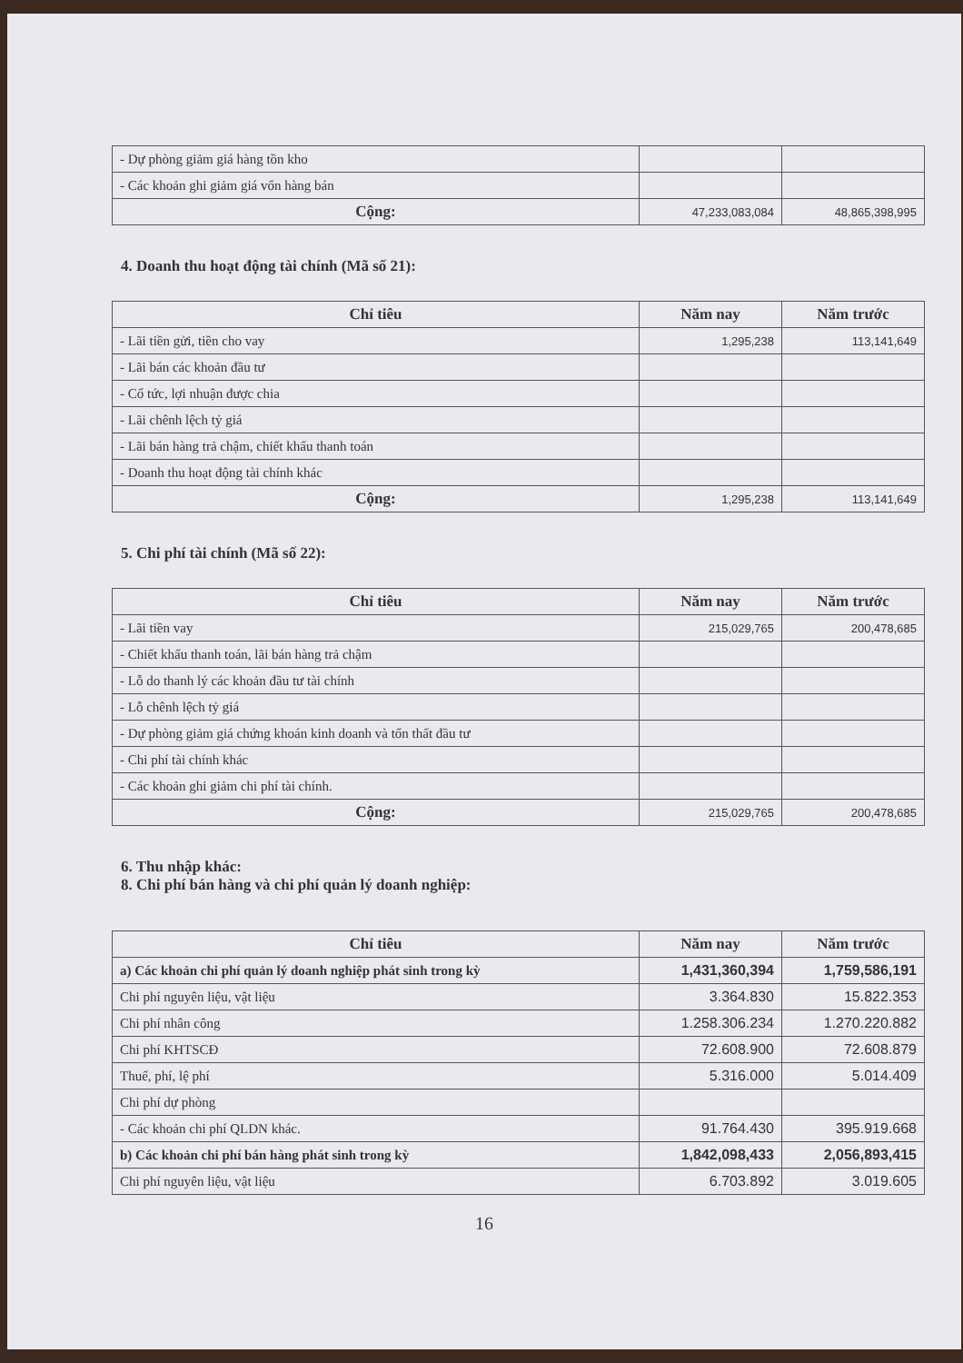| - Dự phòng giảm giá hàng tồn kho | | |
| - Các khoản ghi giảm giá vốn hàng bán | | |
| Cộng: | 47,233,083,084 | 48,865,398,995 |
4. Doanh thu hoạt động tài chính (Mã số 21):
| Chỉ tiêu | Năm nay | Năm trước |
| --- | --- | --- |
| - Lãi tiền gửi, tiền cho vay | 1,295,238 | 113,141,649 |
| - Lãi bán các khoản đầu tư | | |
| - Cổ tức, lợi nhuận được chia | | |
| - Lãi chênh lệch tỷ giá | | |
| - Lãi bán hàng trả chậm, chiết khấu thanh toán | | |
| - Doanh thu hoạt động tài chính khác | | |
| Cộng: | 1,295,238 | 113,141,649 |
5. Chi phí tài chính (Mã số 22):
| Chỉ tiêu | Năm nay | Năm trước |
| --- | --- | --- |
| - Lãi tiền vay | 215,029,765 | 200,478,685 |
| - Chiết khấu thanh toán, lãi bán hàng trả chậm | | |
| - Lỗ do thanh lý các khoản đầu tư tài chính | | |
| - Lỗ chênh lệch tỷ giá | | |
| - Dự phòng giảm giá chứng khoán kinh doanh và tổn thất đầu tư | | |
| - Chi phí tài chính khác | | |
| - Các khoản ghi giảm chi phí tài chính. | | |
| Cộng: | 215,029,765 | 200,478,685 |
6. Thu nhập khác:
8. Chi phí bán hàng và chi phí quản lý doanh nghiệp:
| Chỉ tiêu | Năm nay | Năm trước |
| --- | --- | --- |
| a) Các khoản chi phí quản lý doanh nghiệp phát sinh trong kỳ | 1,431,360,394 | 1,759,586,191 |
| Chi phí nguyên liệu, vật liệu | 3.364.830 | 15.822.353 |
| Chi phí nhân công | 1.258.306.234 | 1.270.220.882 |
| Chi phí KHTSCĐ | 72.608.900 | 72.608.879 |
| Thuế, phí, lệ phí | 5.316.000 | 5.014.409 |
| Chi phí dự phòng | | |
| - Các khoản chi phí QLDN khác. | 91.764.430 | 395.919.668 |
| b) Các khoản chi phí bán hàng phát sinh trong kỳ | 1,842,098,433 | 2,056,893,415 |
| Chi phí nguyên liệu, vật liệu | 6.703.892 | 3.019.605 |
16